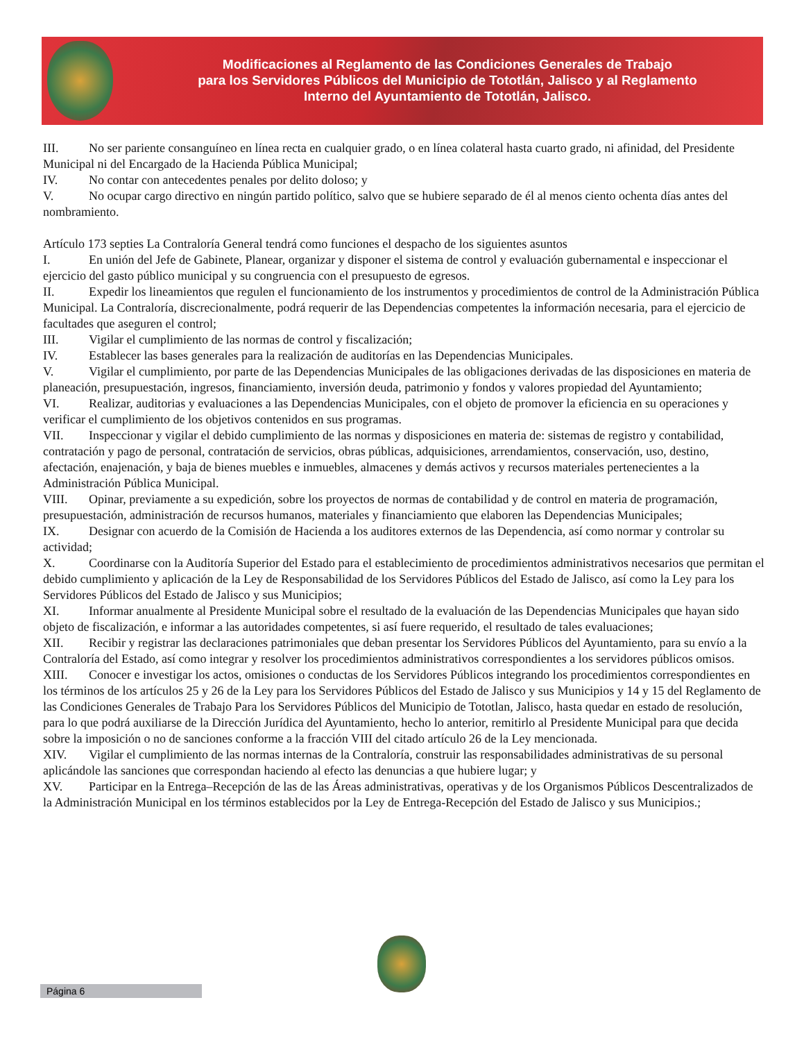Modificaciones al Reglamento de las Condiciones Generales de Trabajo
para los Servidores Públicos del Municipio de Tototlán, Jalisco y al Reglamento
Interno del Ayuntamiento de Tototlán, Jalisco.
III. No ser pariente consanguíneo en línea recta en cualquier grado, o en línea colateral hasta cuarto grado, ni afinidad, del Presidente Municipal ni del Encargado de la Hacienda Pública Municipal;
IV. No contar con antecedentes penales por delito doloso; y
V. No ocupar cargo directivo en ningún partido político, salvo que se hubiere separado de él al menos ciento ochenta días antes del nombramiento.
Artículo 173 septies La Contraloría General tendrá como funciones el despacho de los siguientes asuntos
I. En unión del Jefe de Gabinete, Planear, organizar y disponer el sistema de control y evaluación gubernamental e inspeccionar el ejercicio del gasto público municipal y su congruencia con el presupuesto de egresos.
II. Expedir los lineamientos que regulen el funcionamiento de los instrumentos y procedimientos de control de la Administración Pública Municipal. La Contraloría, discrecionalmente, podrá requerir de las Dependencias competentes la información necesaria, para el ejercicio de facultades que aseguren el control;
III. Vigilar el cumplimiento de las normas de control y fiscalización;
IV. Establecer las bases generales para la realización de auditorías en las Dependencias Municipales.
V. Vigilar el cumplimiento, por parte de las Dependencias Municipales de las obligaciones derivadas de las disposiciones en materia de planeación, presupuestación, ingresos, financiamiento, inversión deuda, patrimonio y fondos y valores propiedad del Ayuntamiento;
VI. Realizar, auditorias y evaluaciones a las Dependencias Municipales, con el objeto de promover la eficiencia en su operaciones y verificar el cumplimiento de los objetivos contenidos en sus programas.
VII. Inspeccionar y vigilar el debido cumplimiento de las normas y disposiciones en materia de: sistemas de registro y contabilidad, contratación y pago de personal, contratación de servicios, obras públicas, adquisiciones, arrendamientos, conservación, uso, destino, afectación, enajenación, y baja de bienes muebles e inmuebles, almacenes y demás activos y recursos materiales pertenecientes a la Administración Pública Municipal.
VIII. Opinar, previamente a su expedición, sobre los proyectos de normas de contabilidad y de control en materia de programación, presupuestación, administración de recursos humanos, materiales y financiamiento que elaboren las Dependencias Municipales;
IX. Designar con acuerdo de la Comisión de Hacienda a los auditores externos de las Dependencia, así como normar y controlar su actividad;
X. Coordinarse con la Auditoría Superior del Estado para el establecimiento de procedimientos administrativos necesarios que permitan el debido cumplimiento y aplicación de la Ley de Responsabilidad de los Servidores Públicos del Estado de Jalisco, así como la Ley para los Servidores Públicos del Estado de Jalisco y sus Municipios;
XI. Informar anualmente al Presidente Municipal sobre el resultado de la evaluación de las Dependencias Municipales que hayan sido objeto de fiscalización, e informar a las autoridades competentes, si así fuere requerido, el resultado de tales evaluaciones;
XII. Recibir y registrar las declaraciones patrimoniales que deban presentar los Servidores Públicos del Ayuntamiento, para su envío a la Contraloría del Estado, así como integrar y resolver los procedimientos administrativos correspondientes a los servidores públicos omisos.
XIII. Conocer e investigar los actos, omisiones o conductas de los Servidores Públicos integrando los procedimientos correspondientes en los términos de los artículos 25 y 26 de la Ley para los Servidores Públicos del Estado de Jalisco y sus Municipios y 14 y 15 del Reglamento de las Condiciones Generales de Trabajo Para los Servidores Públicos del Municipio de Tototlan, Jalisco, hasta quedar en estado de resolución, para lo que podrá auxiliarse de la Dirección Jurídica del Ayuntamiento, hecho lo anterior, remitirlo al Presidente Municipal para que decida sobre la imposición o no de sanciones conforme a la fracción VIII del citado artículo 26 de la Ley mencionada.
XIV. Vigilar el cumplimiento de las normas internas de la Contraloría, construir las responsabilidades administrativas de su personal aplicándole las sanciones que correspondan haciendo al efecto las denuncias a que hubiere lugar; y
XV. Participar en la Entrega–Recepción de las de las Áreas administrativas, operativas y de los Organismos Públicos Descentralizados de la Administración Municipal en los términos establecidos por la Ley de Entrega-Recepción del Estado de Jalisco y sus Municipios.;
Página 6